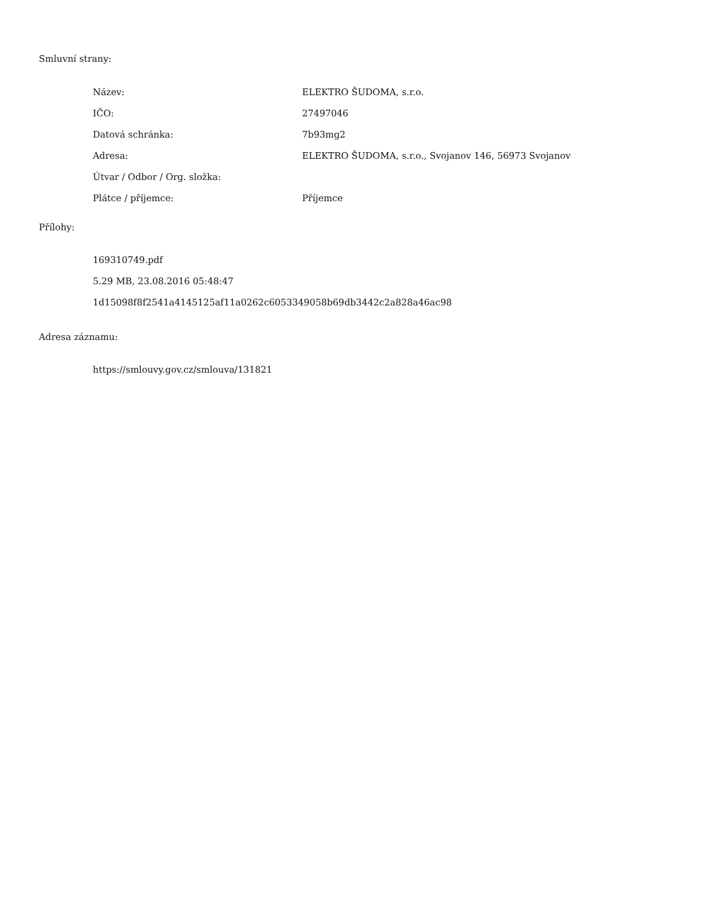Smluvní strany:
| Název: | ELEKTRO ŠUDOMA, s.r.o. |
| IČO: | 27497046 |
| Datová schránka: | 7b93mg2 |
| Adresa: | ELEKTRO ŠUDOMA, s.r.o., Svojanov 146, 56973 Svojanov |
| Útvar / Odbor / Org. složka: | |
| Plátce / příjemce: | Příjemce |
Přílohy:
169310749.pdf
5.29 MB, 23.08.2016 05:48:47
1d15098f8f2541a4145125af11a0262c6053349058b69db3442c2a828a46ac98
Adresa záznamu:
https://smlouvy.gov.cz/smlouva/131821